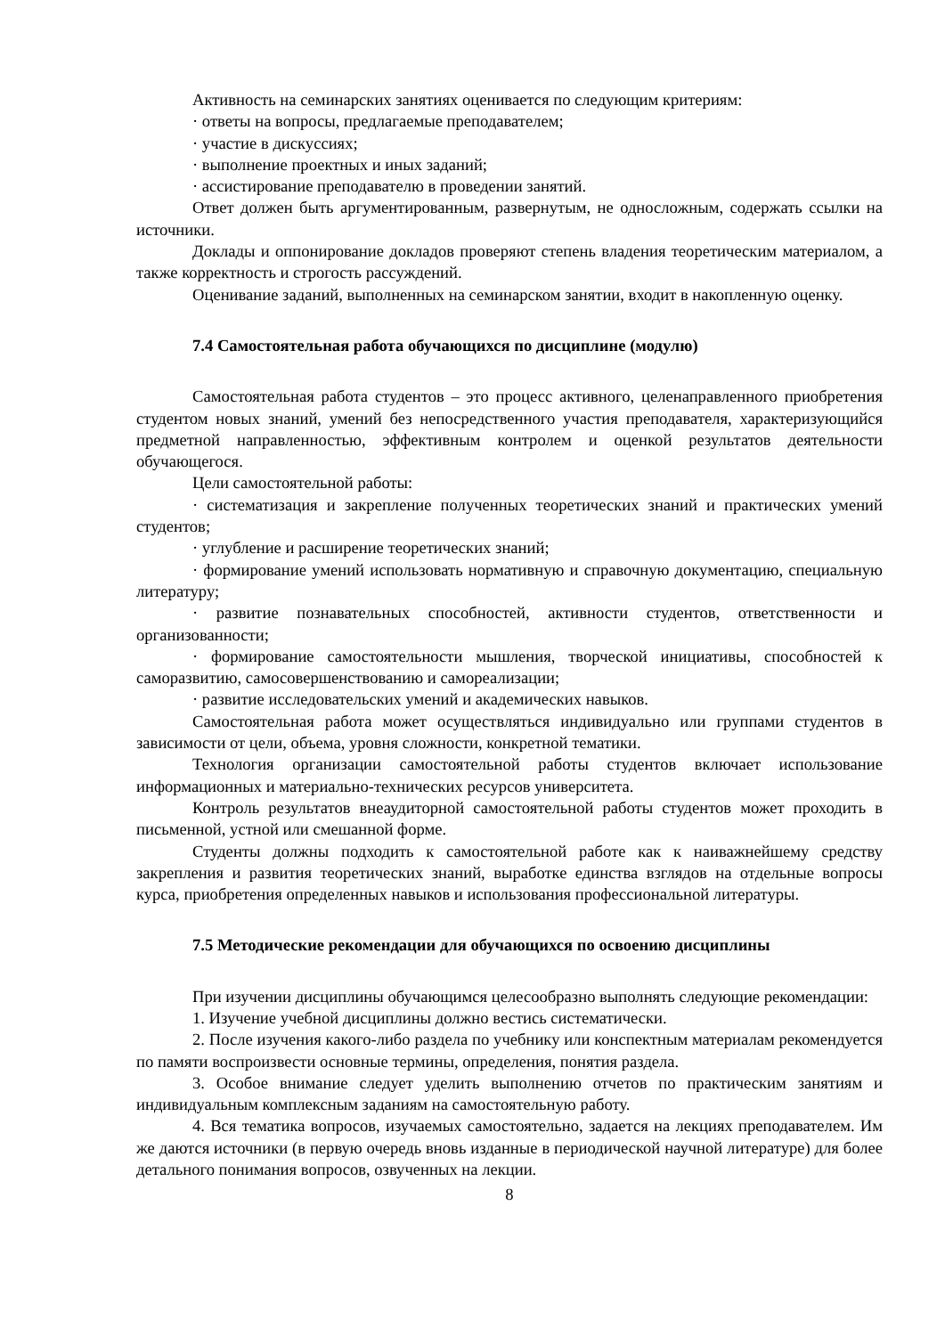Активность на семинарских занятиях оценивается по следующим критериям:
· ответы на вопросы, предлагаемые преподавателем;
· участие в дискуссиях;
· выполнение проектных и иных заданий;
· ассистирование преподавателю в проведении занятий.
Ответ должен быть аргументированным, развернутым, не односложным, содержать ссылки на источники.
Доклады и оппонирование докладов проверяют степень владения теоретическим материалом, а также корректность и строгость рассуждений.
Оценивание заданий, выполненных на семинарском занятии, входит в накопленную оценку.
7.4 Самостоятельная работа обучающихся по дисциплине (модулю)
Самостоятельная работа студентов – это процесс активного, целенаправленного приобретения студентом новых знаний, умений без непосредственного участия преподавателя, характеризующийся предметной направленностью, эффективным контролем и оценкой результатов деятельности обучающегося.
Цели самостоятельной работы:
· систематизация и закрепление полученных теоретических знаний и практических умений студентов;
· углубление и расширение теоретических знаний;
· формирование умений использовать нормативную и справочную документацию, специальную литературу;
· развитие познавательных способностей, активности студентов, ответственности и организованности;
· формирование самостоятельности мышления, творческой инициативы, способностей к саморазвитию, самосовершенствованию и самореализации;
· развитие исследовательских умений и академических навыков.
Самостоятельная работа может осуществляться индивидуально или группами студентов в зависимости от цели, объема, уровня сложности, конкретной тематики.
Технология организации самостоятельной работы студентов включает использование информационных и материально-технических ресурсов университета.
Контроль результатов внеаудиторной самостоятельной работы студентов может проходить в письменной, устной или смешанной форме.
Студенты должны подходить к самостоятельной работе как к наиважнейшему средству закрепления и развития теоретических знаний, выработке единства взглядов на отдельные вопросы курса, приобретения определенных навыков и использования профессиональной литературы.
7.5 Методические рекомендации для обучающихся по освоению дисциплины
При изучении дисциплины обучающимся целесообразно выполнять следующие рекомендации:
1. Изучение учебной дисциплины должно вестись систематически.
2. После изучения какого-либо раздела по учебнику или конспектным материалам рекомендуется по памяти воспроизвести основные термины, определения, понятия раздела.
3. Особое внимание следует уделить выполнению отчетов по практическим занятиям и индивидуальным комплексным заданиям на самостоятельную работу.
4. Вся тематика вопросов, изучаемых самостоятельно, задается на лекциях преподавателем. Им же даются источники (в первую очередь вновь изданные в периодической научной литературе) для более детального понимания вопросов, озвученных на лекции.
8